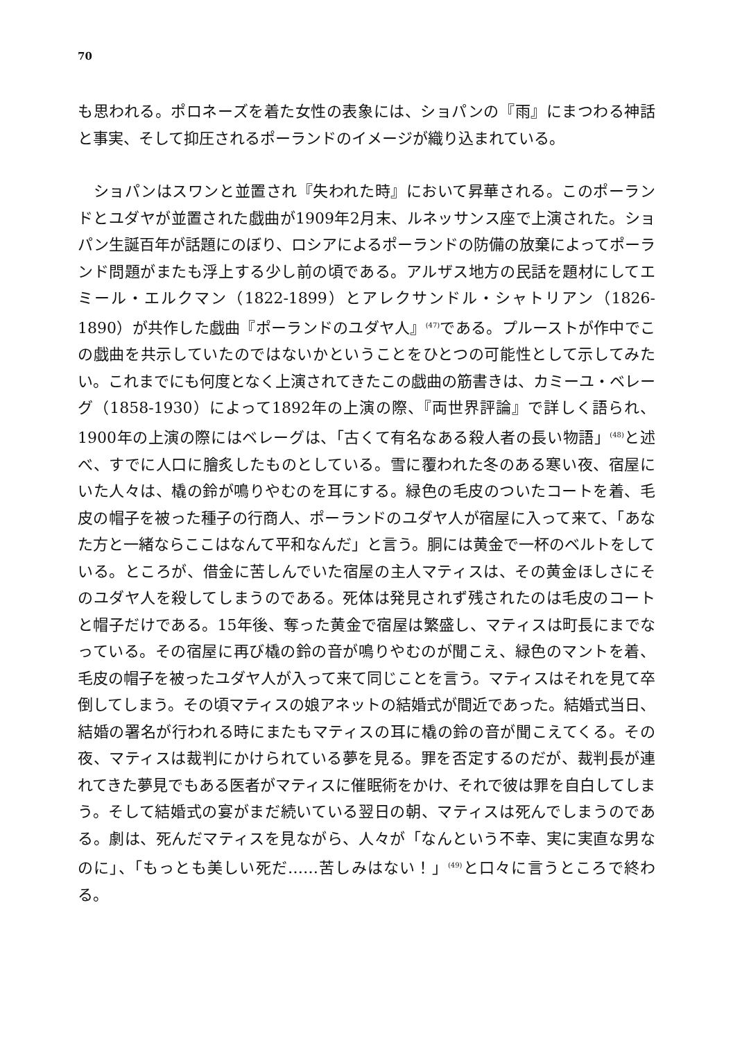70
も思われる。ポロネーズを着た女性の表象には、ショパンの『雨』にまつわる神話と事実、そして抑圧されるポーランドのイメージが織り込まれている。
　ショパンはスワンと並置され『失われた時』において昇華される。このポーランドとユダヤが並置された戯曲が1909年2月末、ルネッサンス座で上演された。ショパン生誕百年が話題にのぼり、ロシアによるポーランドの防備の放棄によってポーランド問題がまたも浮上する少し前の頃である。アルザス地方の民話を題材にしてエミール・エルクマン（1822-1899）とアレクサンドル・シャトリアン（1826-1890）が共作した戯曲『ポーランドのユダヤ人』<sup>(47)</sup>である。プルーストが作中でこの戯曲を共示していたのではないかということをひとつの可能性として示してみたい。これまでにも何度となく上演されてきたこの戯曲の筋書きは、カミーユ・ベレーグ（1858-1930）によって1892年の上演の際、『両世界評論』で詳しく語られ、1900年の上演の際にはベレーグは、「古くて有名なある殺人者の長い物語」<sup>(48)</sup>と述べ、すでに人口に膾炙したものとしている。雪に覆われた冬のある寒い夜、宿屋にいた人々は、橇の鈴が鳴りやむのを耳にする。緑色の毛皮のついたコートを着、毛皮の帽子を被った種子の行商人、ポーランドのユダヤ人が宿屋に入って来て、「あなた方と一緒ならここはなんて平和なんだ」と言う。胴には黄金で一杯のベルトをしている。ところが、借金に苦しんでいた宿屋の主人マティスは、その黄金ほしさにそのユダヤ人を殺してしまうのである。死体は発見されず残されたのは毛皮のコートと帽子だけである。15年後、奪った黄金で宿屋は繁盛し、マティスは町長にまでなっている。その宿屋に再び橇の鈴の音が鳴りやむのが聞こえ、緑色のマントを着、毛皮の帽子を被ったユダヤ人が入って来て同じことを言う。マティスはそれを見て卒倒してしまう。その頃マティスの娘アネットの結婚式が間近であった。結婚式当日、結婚の署名が行われる時にまたもマティスの耳に橇の鈴の音が聞こえてくる。その夜、マティスは裁判にかけられている夢を見る。罪を否定するのだが、裁判長が連れてきた夢見でもある医者がマティスに催眠術をかけ、それで彼は罪を自白してしまう。そして結婚式の宴がまだ続いている翌日の朝、マティスは死んでしまうのである。劇は、死んだマティスを見ながら、人々が「なんという不幸、実に実直な男なのに」、「もっとも美しい死だ……苦しみはない！」<sup>(49)</sup>と口々に言うところで終わる。